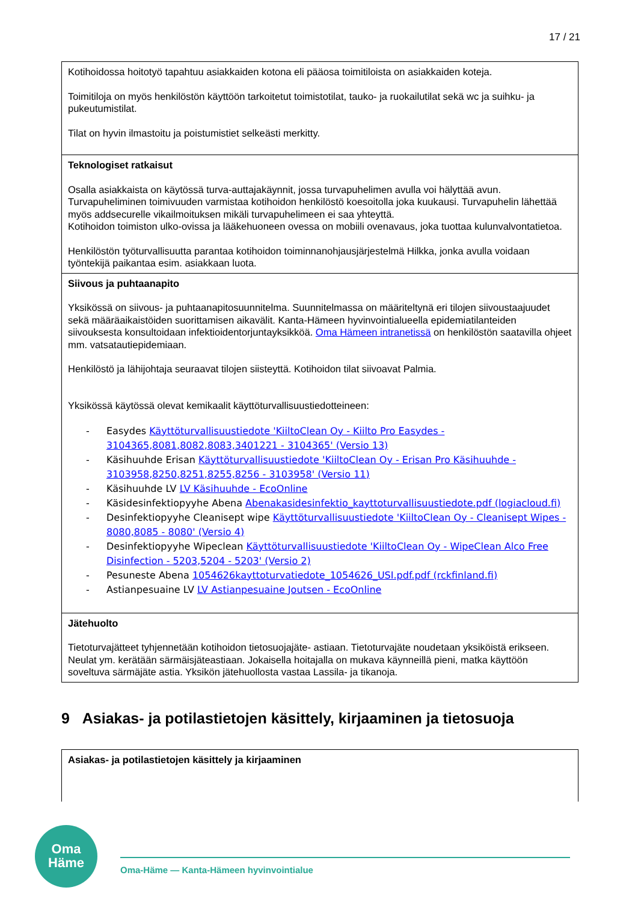17 / 21
| Kotihoidossa hoitotyö tapahtuu asiakkaiden kotona eli pääosa toimitiloista on asiakkaiden koteja. Toimitiloja on myös henkilöstön käyttöön tarkoitetut toimistotilat, tauko- ja ruokailutilat sekä wc ja suihku- ja pukeutumistilat. Tilat on hyvin ilmastoitu ja poistumistiet selkeästi merkitty. |
| Teknologiset ratkaisut Osalla asiakkaista on käytössä turva-auttajakäynnit, jossa turvapuhelimen avulla voi hälyttää avun. Turvapuheliminen toimivuuden varmistaa kotihoidon henkilöstö koesoitolla joka kuukausi. Turvapuhelin lähettää myös addsecurelle vikailmoituksen mikäli turvapuhelimeen ei saa yhteyttä. Kotihoidon toimiston ulko-ovissa ja lääkehuoneen ovessa on mobiili ovenavaus, joka tuottaa kulunvalvontatietoa. Henkilöstön työturvallisuutta parantaa kotihoidon toiminnanohjausjärjestelmä Hilkka, jonka avulla voidaan työntekijä paikantaa esim. asiakkaan luota. |
| Siivous ja puhtaanapito Yksikössä on siivous- ja puhtaanapitosuunnitelma. Suunnitelmassa on määriteltynä eri tilojen siivoustaajuudet sekä määräaikaistöiden suorittamisen aikavälit. Kanta-Hämeen hyvinvointialueella epidemiatilanteiden siivouksesta konsultoidaan infektioidentorjuntayksikköä. Oma Hämeen intranetissä on henkilöstön saatavilla ohjeet mm. vatsatautiepidemiaan. Henkilöstö ja lähijohtaja seuraavat tilojen siisteyttä. Kotihoidon tilat siivoavat Palmia. Yksikössä käytössä olevat kemikaalit käyttöturvallisuustiedotteineen: - Easydes Käyttöturvallisuustiedote 'KiiltoClean Oy - Kiilto Pro Easydes - 3104365,8081,8082,8083,3401221 - 3104365' (Versio 13) - Käsihuuhde Erisan Käyttöturvallisuustiedote 'KiiltoClean Oy - Erisan Pro Käsihuuhde - 3103958,8250,8251,8255,8256 - 3103958' (Versio 11) - Käsihuuhde LV LV Käsihuuhde - EcoOnline - Käsidesinfektiopyyhe Abena Abenakasidesinfektio_kayttoturvallisuustiedote.pdf (logiacloud.fi) - Desinfektiopyyhe Cleanisept wipe Käyttöturvallisuustiedote 'KiiltoClean Oy - Cleanisept Wipes - 8080,8085 - 8080' (Versio 4) - Desinfektiopyyhe Wipeclean Käyttöturvallisuustiedote 'KiiltoClean Oy - WipeClean Alco Free Disinfection - 5203,5204 - 5203' (Versio 2) - Pesuneste Abena 1054626kayttoturvatiedote_1054626_USI.pdf.pdf (rckfinland.fi) - Astianpesuaine LV LV Astianpesuaine Joutsen - EcoOnline |
| Jätehuolto Tietoturvajätteet tyhjennetään kotihoidon tietosuojajäte- astiaan. Tietoturvajäte noudetaan yksiköistä erikseen. Neulat ym. kerätään särmäisjäteastiaan. Jokaisella hoitajalla on mukava käynneillä pieni, matka käyttöön soveltuva särmäjäte astia. Yksikön jätehuollosta vastaa Lassila- ja tikanoja. |
9 Asiakas- ja potilastietojen käsittely, kirjaaminen ja tietosuoja
| Asiakas- ja potilastietojen käsittely ja kirjaaminen |
Oma
Häme
Oma-Häme — Kanta-Hämeen hyvinvointialue